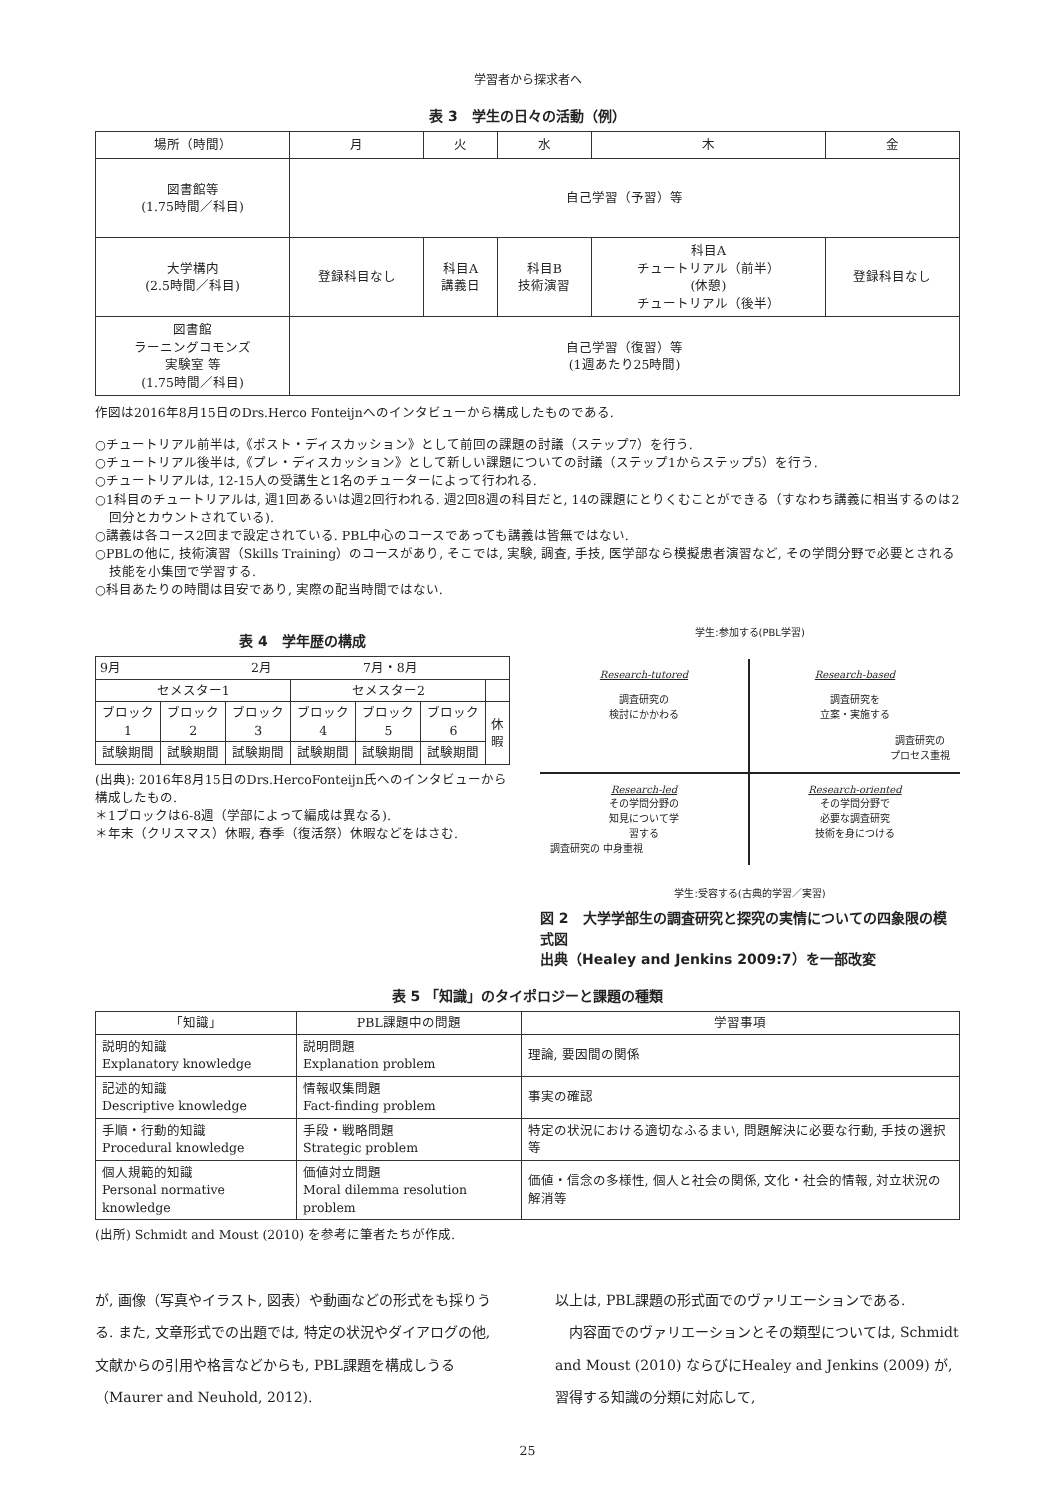学習者から探求者へ
表 3　学生の日々の活動（例）
| 場所（時間） | 月 | 火 | 水 | 木 | 金 |
| --- | --- | --- | --- | --- | --- |
| 図書館等 (1.75時間／科目) | 自己学習（予習）等 | | | | |
| 大学構内 (2.5時間／科目) | 登録科目なし | 科目A 講義日 | 科目B 技術演習 | 科目A チュートリアル（前半） (休憩) チュートリアル（後半） | 登録科目なし |
| 図書館 ラーニングコモンズ 実験室 等 (1.75時間／科目) | 自己学習（復習）等 (1週あたり25時間) | | | | |
作図は2016年8月15日のDrs.Herco Fonteijnへのインタビューから構成したものである.
○チュートリアル前半は,《ポスト・ディスカッション》として前回の課題の討議（ステップ7）を行う.
○チュートリアル後半は,《プレ・ディスカッション》として新しい課題についての討議（ステップ1からステップ5）を行う.
○チュートリアルは, 12-15人の受講生と1名のチューターによって行われる.
○1科目のチュートリアルは, 週1回あるいは週2回行われる. 週2回8週の科目だと, 14の課題にとりくむことができる（すなわち講義に相当するのは2回分とカウントされている).
○講義は各コース2回まで設定されている. PBL中心のコースであっても講義は皆無ではない.
○PBLの他に, 技術演習（Skills Training）のコースがあり, そこでは, 実験, 調査, 手技, 医学部なら模擬患者演習など, その学問分野で必要とされる技能を小集団で学習する.
○科目あたりの時間は目安であり, 実際の配当時間ではない.
表 4　学年歴の構成
| 9月 2月 7月・8月 | | | | | | |
| セメスター1 | | | セメスター2 | | | |
| ブロック 1 | ブロック 2 | ブロック 3 | ブロック 4 | ブロック 5 | ブロック 6 | 休 暇 |
| 試験期間 | 試験期間 | 試験期間 | 試験期間 | 試験期間 | 試験期間 | |
(出典): 2016年8月15日のDrs.HercoFonteijn氏へのインタビューから構成したもの.
＊1ブロックは6-8週（学部によって編成は異なる).
＊年末（クリスマス）休暇, 春季（復活祭）休暇などをはさむ.
学生:参加する(PBL学習)
Research-tutored
調査研究の
検討にかかわる
Research-based
調査研究を
立案・実施する
調査研究の
プロセス重視
Research-led
その学問分野の
知見について学
習する
調査研究の 中身重視
Research-oriented
その学問分野で
必要な調査研究
技術を身につける
学生:受容する(古典的学習／実習)
図 2　大学学部生の調査研究と探究の実情についての四象限の模式図
出典（Healey and Jenkins 2009:7）を一部改変
表 5 「知識」のタイポロジーと課題の種類
| 「知識」 | PBL課題中の問題 | 学習事項 |
| --- | --- | --- |
| 説明的知識 Explanatory knowledge | 説明問題 Explanation problem | 理論, 要因間の関係 |
| 記述的知識 Descriptive knowledge | 情報収集問題 Fact-finding problem | 事実の確認 |
| 手順・行動的知識 Procedural knowledge | 手段・戦略問題 Strategic problem | 特定の状況における適切なふるまい, 問題解決に必要な行動, 手技の選択等 |
| 個人規範的知識 Personal normative knowledge | 価値対立問題 Moral dilemma resolution problem | 価値・信念の多様性, 個人と社会の関係, 文化・社会的情報, 対立状況の解消等 |
(出所) Schmidt and Moust (2010) を参考に筆者たちが作成.
が, 画像（写真やイラスト, 図表）や動画などの形式をも採りうる. また, 文章形式での出題では, 特定の状況やダイアログの他, 文献からの引用や格言などからも, PBL課題を構成しうる（Maurer and Neuhold, 2012).
以上は, PBL課題の形式面でのヴァリエーションである.
　内容面でのヴァリエーションとその類型については, Schmidt and Moust (2010) ならびにHealey and Jenkins (2009) が, 習得する知識の分類に対応して,
25